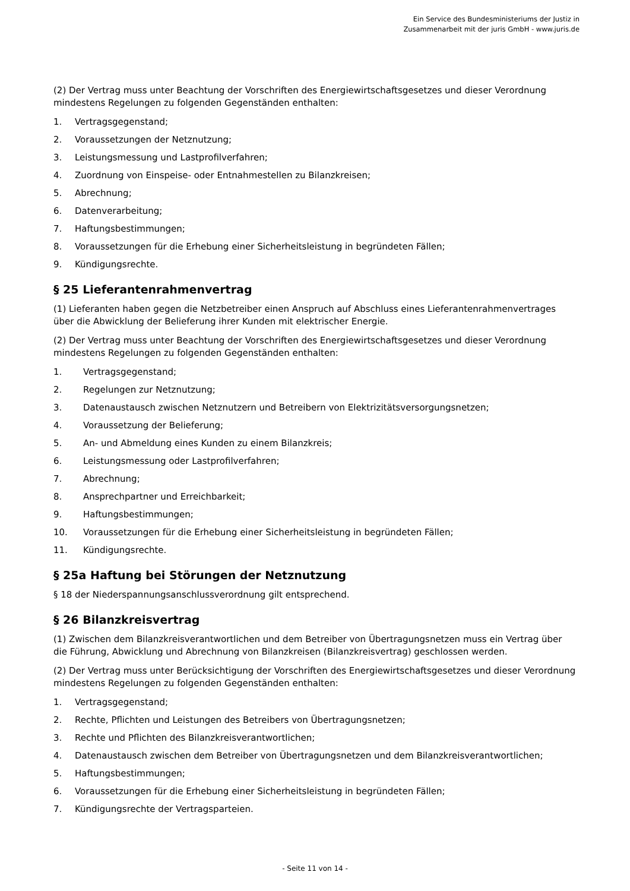Ein Service des Bundesministeriums der Justiz in
Zusammenarbeit mit der juris GmbH - www.juris.de
(2) Der Vertrag muss unter Beachtung der Vorschriften des Energiewirtschaftsgesetzes und dieser Verordnung mindestens Regelungen zu folgenden Gegenständen enthalten:
1. Vertragsgegenstand;
2. Voraussetzungen der Netznutzung;
3. Leistungsmessung und Lastprofilverfahren;
4. Zuordnung von Einspeise- oder Entnahmestellen zu Bilanzkreisen;
5. Abrechnung;
6. Datenverarbeitung;
7. Haftungsbestimmungen;
8. Voraussetzungen für die Erhebung einer Sicherheitsleistung in begründeten Fällen;
9. Kündigungsrechte.
§ 25 Lieferantenrahmenvertrag
(1) Lieferanten haben gegen die Netzbetreiber einen Anspruch auf Abschluss eines Lieferantenrahmenvertrages über die Abwicklung der Belieferung ihrer Kunden mit elektrischer Energie.
(2) Der Vertrag muss unter Beachtung der Vorschriften des Energiewirtschaftsgesetzes und dieser Verordnung mindestens Regelungen zu folgenden Gegenständen enthalten:
1. Vertragsgegenstand;
2. Regelungen zur Netznutzung;
3. Datenaustausch zwischen Netznutzern und Betreibern von Elektrizitätsversorgungsnetzen;
4. Voraussetzung der Belieferung;
5. An- und Abmeldung eines Kunden zu einem Bilanzkreis;
6. Leistungsmessung oder Lastprofilverfahren;
7. Abrechnung;
8. Ansprechpartner und Erreichbarkeit;
9. Haftungsbestimmungen;
10. Voraussetzungen für die Erhebung einer Sicherheitsleistung in begründeten Fällen;
11. Kündigungsrechte.
§ 25a Haftung bei Störungen der Netznutzung
§ 18 der Niederspannungsanschlussverordnung gilt entsprechend.
§ 26 Bilanzkreisvertrag
(1) Zwischen dem Bilanzkreisverantwortlichen und dem Betreiber von Übertragungsnetzen muss ein Vertrag über die Führung, Abwicklung und Abrechnung von Bilanzkreisen (Bilanzkreisvertrag) geschlossen werden.
(2) Der Vertrag muss unter Berücksichtigung der Vorschriften des Energiewirtschaftsgesetzes und dieser Verordnung mindestens Regelungen zu folgenden Gegenständen enthalten:
1. Vertragsgegenstand;
2. Rechte, Pflichten und Leistungen des Betreibers von Übertragungsnetzen;
3. Rechte und Pflichten des Bilanzkreisverantwortlichen;
4. Datenaustausch zwischen dem Betreiber von Übertragungsnetzen und dem Bilanzkreisverantwortlichen;
5. Haftungsbestimmungen;
6. Voraussetzungen für die Erhebung einer Sicherheitsleistung in begründeten Fällen;
7. Kündigungsrechte der Vertragsparteien.
- Seite 11 von 14 -